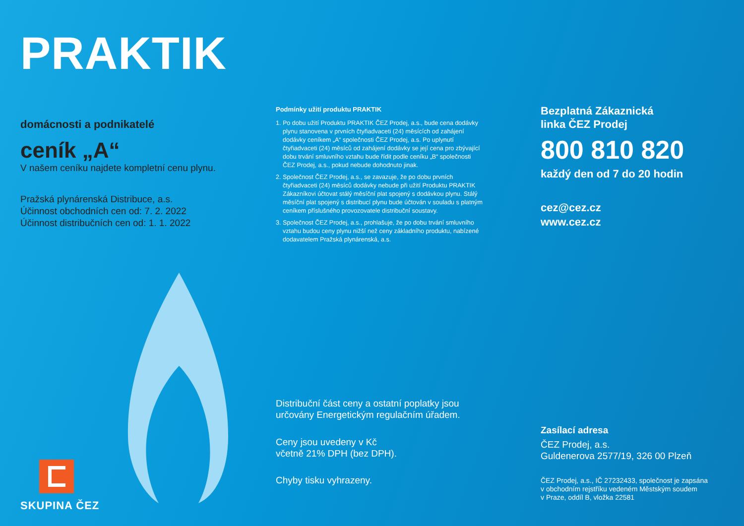PRAKTIK
domácnosti a podnikatelé
ceník „A“
V našem ceníku najdete kompletní cenu plynu.
Pražská plynárenská Distribuce, a.s.
Účinnost obchodních cen od: 7. 2. 2022
Účinnost distribučních cen od: 1. 1. 2022
SKUPINA ČEZ
Podmínky užití produktu PRAKTIK
1. Po dobu užití Produktu PRAKTIK ČEZ Prodej, a.s., bude cena dodávky plynu stanovena v prvních čtyřiadvaceti (24) měsících od zahájení dodávky ceníkem „A“ společnosti ČEZ Prodej, a.s. Po uplynutí čtyřiadvaceti (24) měsíců od zahájení dodávky se její cena pro zbývající dobu trvání smluvního vztahu bude řídit podle ceníku „B“ společnosti ČEZ Prodej, a.s., pokud nebude dohodnuto jinak.
2. Společnost ČEZ Prodej, a.s., se zavazuje, že po dobu prvních čtyřiadvaceti (24) měsíců dodávky nebude při užití Produktu PRAKTIK Zákazníkovi účtovat stálý měsíční plat spojený s dodávkou plynu. Stálý měsíční plat spojený s distribucí plynu bude účtován v souladu s platným ceníkem příslušného provozovatele distribuční soustavy.
3. Společnost ČEZ Prodej, a.s., prohlašuje, že po dobu trvání smluvního vztahu budou ceny plynu nižší než ceny základního produktu, nabízené dodavatelem Pražská plynárenská, a.s.
Distribuční část ceny a ostatní poplatky jsou určovány Energetickým regulačním úřadem.
Ceny jsou uvedeny v Kč
včetně 21% DPH (bez DPH).
Chyby tisku vyhrazeny.
Bezplatná Zákaznická
linka ČEZ Prodej
800 810 820
každý den od 7 do 20 hodin
cez@cez.cz
www.cez.cz
Zasílací adresa
ČEZ Prodej, a.s.
Guldenerova 2577/19, 326 00 Plzeň
ČEZ Prodej, a.s., IČ 27232433, společnost je zapsána
v obchodním rejstříku vedeném Městským soudem
v Praze, oddíl B, vložka 22581